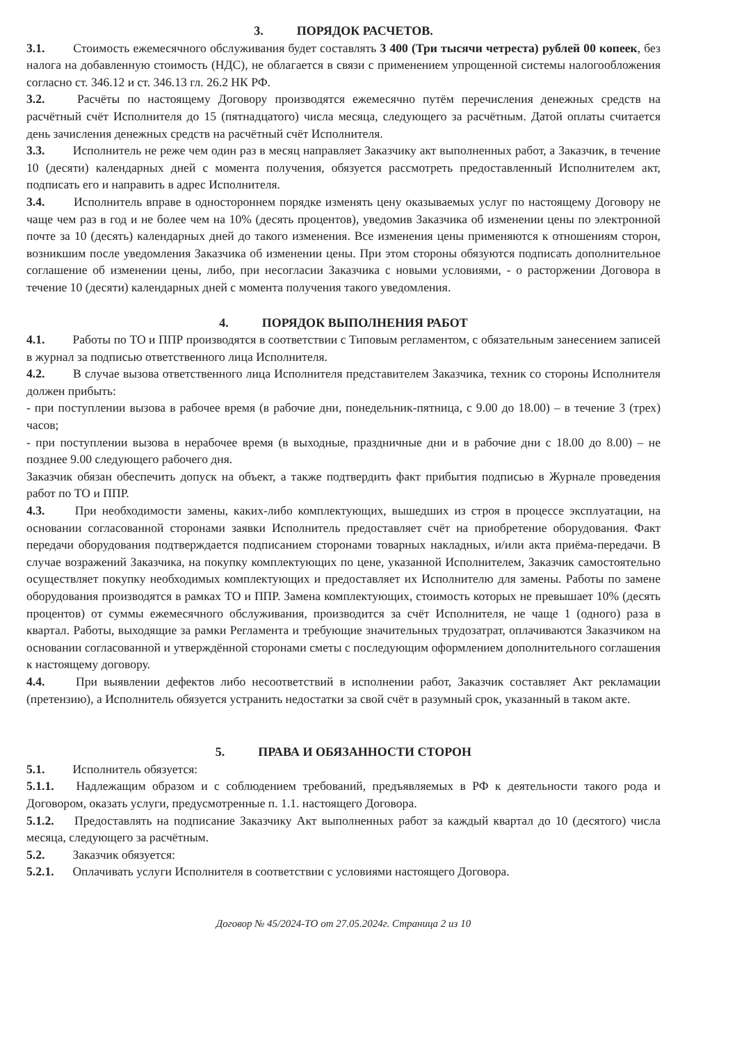3. ПОРЯДОК РАСЧЕТОВ.
3.1. Стоимость ежемесячного обслуживания будет составлять 3 400 (Три тысячи четреста) рублей 00 копеек, без налога на добавленную стоимость (НДС), не облагается в связи с применением упрощенной системы налогообложения согласно ст. 346.12 и ст. 346.13 гл. 26.2 НК РФ.
3.2. Расчёты по настоящему Договору производятся ежемесячно путём перечисления денежных средств на расчётный счёт Исполнителя до 15 (пятнадцатого) числа месяца, следующего за расчётным. Датой оплаты считается день зачисления денежных средств на расчётный счёт Исполнителя.
3.3. Исполнитель не реже чем один раз в месяц направляет Заказчику акт выполненных работ, а Заказчик, в течение 10 (десяти) календарных дней с момента получения, обязуется рассмотреть предоставленный Исполнителем акт, подписать его и направить в адрес Исполнителя.
3.4. Исполнитель вправе в одностороннем порядке изменять цену оказываемых услуг по настоящему Договору не чаще чем раз в год и не более чем на 10% (десять процентов), уведомив Заказчика об изменении цены по электронной почте за 10 (десять) календарных дней до такого изменения. Все изменения цены применяются к отношениям сторон, возникшим после уведомления Заказчика об изменении цены. При этом стороны обязуются подписать дополнительное соглашение об изменении цены, либо, при несогласии Заказчика с новыми условиями, - о расторжении Договора в течение 10 (десяти) календарных дней с момента получения такого уведомления.
4. ПОРЯДОК ВЫПОЛНЕНИЯ РАБОТ
4.1. Работы по ТО и ППР производятся в соответствии с Типовым регламентом, с обязательным занесением записей в журнал за подписью ответственного лица Исполнителя.
4.2. В случае вызова ответственного лица Исполнителя представителем Заказчика, техник со стороны Исполнителя должен прибыть:
- при поступлении вызова в рабочее время (в рабочие дни, понедельник-пятница, с 9.00 до 18.00) – в течение 3 (трех) часов;
- при поступлении вызова в нерабочее время (в выходные, праздничные дни и в рабочие дни с 18.00 до 8.00) – не позднее 9.00 следующего рабочего дня.
Заказчик обязан обеспечить допуск на объект, а также подтвердить факт прибытия подписью в Журнале проведения работ по ТО и ППР.
4.3. При необходимости замены, каких-либо комплектующих, вышедших из строя в процессе эксплуатации, на основании согласованной сторонами заявки Исполнитель предоставляет счёт на приобретение оборудования. Факт передачи оборудования подтверждается подписанием сторонами товарных накладных, и/или акта приёма-передачи. В случае возражений Заказчика, на покупку комплектующих по цене, указанной Исполнителем, Заказчик самостоятельно осуществляет покупку необходимых комплектующих и предоставляет их Исполнителю для замены. Работы по замене оборудования производятся в рамках ТО и ППР. Замена комплектующих, стоимость которых не превышает 10% (десять процентов) от суммы ежемесячного обслуживания, производится за счёт Исполнителя, не чаще 1 (одного) раза в квартал. Работы, выходящие за рамки Регламента и требующие значительных трудозатрат, оплачиваются Заказчиком на основании согласованной и утверждённой сторонами сметы с последующим оформлением дополнительного соглашения к настоящему договору.
4.4. При выявлении дефектов либо несоответствий в исполнении работ, Заказчик составляет Акт рекламации (претензию), а Исполнитель обязуется устранить недостатки за свой счёт в разумный срок, указанный в таком акте.
5. ПРАВА И ОБЯЗАННОСТИ СТОРОН
5.1. Исполнитель обязуется:
5.1.1. Надлежащим образом и с соблюдением требований, предъявляемых в РФ к деятельности такого рода и Договором, оказать услуги, предусмотренные п. 1.1. настоящего Договора.
5.1.2. Предоставлять на подписание Заказчику Акт выполненных работ за каждый квартал до 10 (десятого) числа месяца, следующего за расчётным.
5.2. Заказчик обязуется:
5.2.1. Оплачивать услуги Исполнителя в соответствии с условиями настоящего Договора.
Договор № 45/2024-ТО от 27.05.2024г. Страница 2 из 10